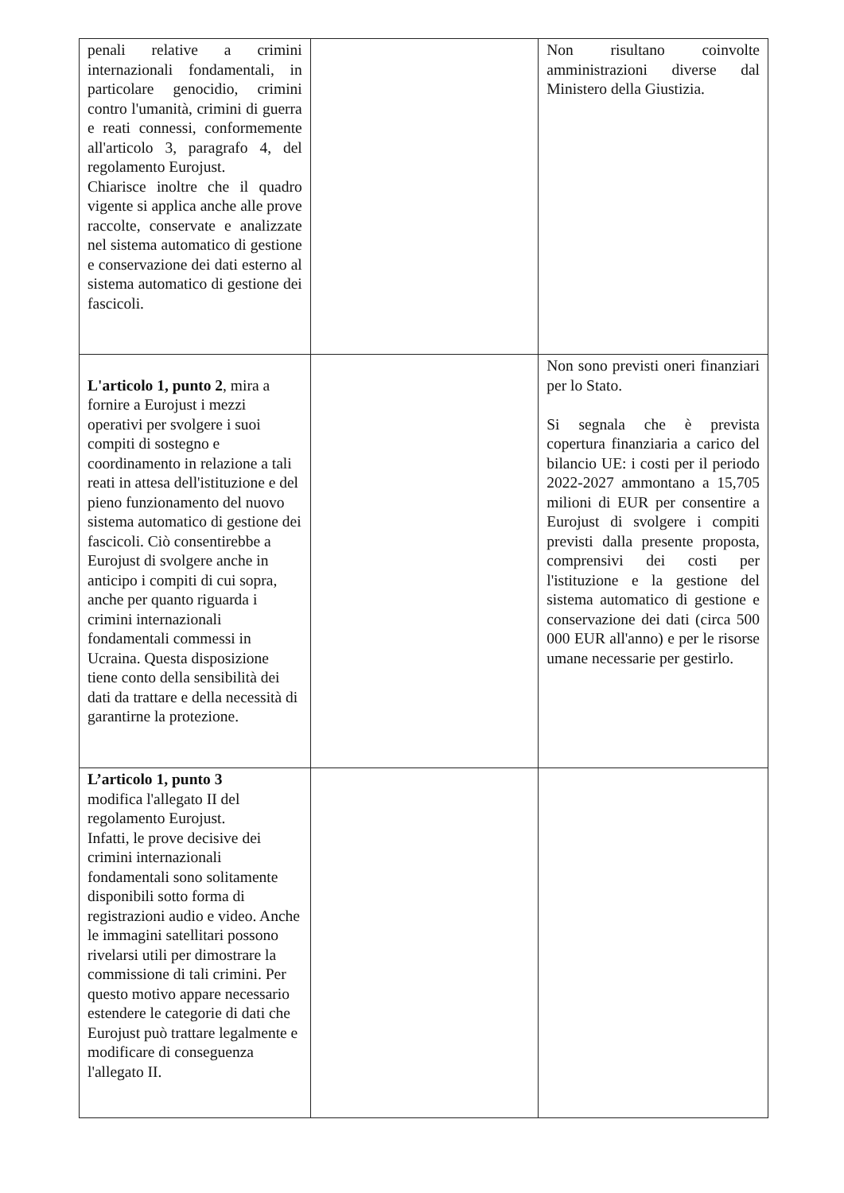| penali relative a crimini internazionali fondamentali, in particolare genocidio, crimini contro l'umanità, crimini di guerra e reati connessi, conformemente all'articolo 3, paragrafo 4, del regolamento Eurojust. Chiarisce inoltre che il quadro vigente si applica anche alle prove raccolte, conservate e analizzate nel sistema automatico di gestione e conservazione dei dati esterno al sistema automatico di gestione dei fascicoli. | | Non risultano coinvolte amministrazioni diverse dal Ministero della Giustizia. |
| L'articolo 1, punto 2 , mira a fornire a Eurojust i mezzi operativi per svolgere i suoi compiti di sostegno e coordinamento in relazione a tali reati in attesa dell'istituzione e del pieno funzionamento del nuovo sistema automatico di gestione dei fascicoli. Ciò consentirebbe a Eurojust di svolgere anche in anticipo i compiti di cui sopra, anche per quanto riguarda i crimini internazionali fondamentali commessi in Ucraina. Questa disposizione tiene conto della sensibilità dei dati da trattare e della necessità di garantirne la protezione. | | Non sono previsti oneri finanziari per lo Stato. Si segnala che è prevista copertura finanziaria a carico del bilancio UE: i costi per il periodo 2022-2027 ammontano a 15,705 milioni di EUR per consentire a Eurojust di svolgere i compiti previsti dalla presente proposta, comprensivi dei costi per l'istituzione e la gestione del sistema automatico di gestione e conservazione dei dati (circa 500 000 EUR all'anno) e per le risorse umane necessarie per gestirlo. |
| L’articolo 1, punto 3 modifica l'allegato II del regolamento Eurojust. Infatti, le prove decisive dei crimini internazionali fondamentali sono solitamente disponibili sotto forma di registrazioni audio e video. Anche le immagini satellitari possono rivelarsi utili per dimostrare la commissione di tali crimini. Per questo motivo appare necessario estendere le categorie di dati che Eurojust può trattare legalmente e modificare di conseguenza l'allegato II. | | |